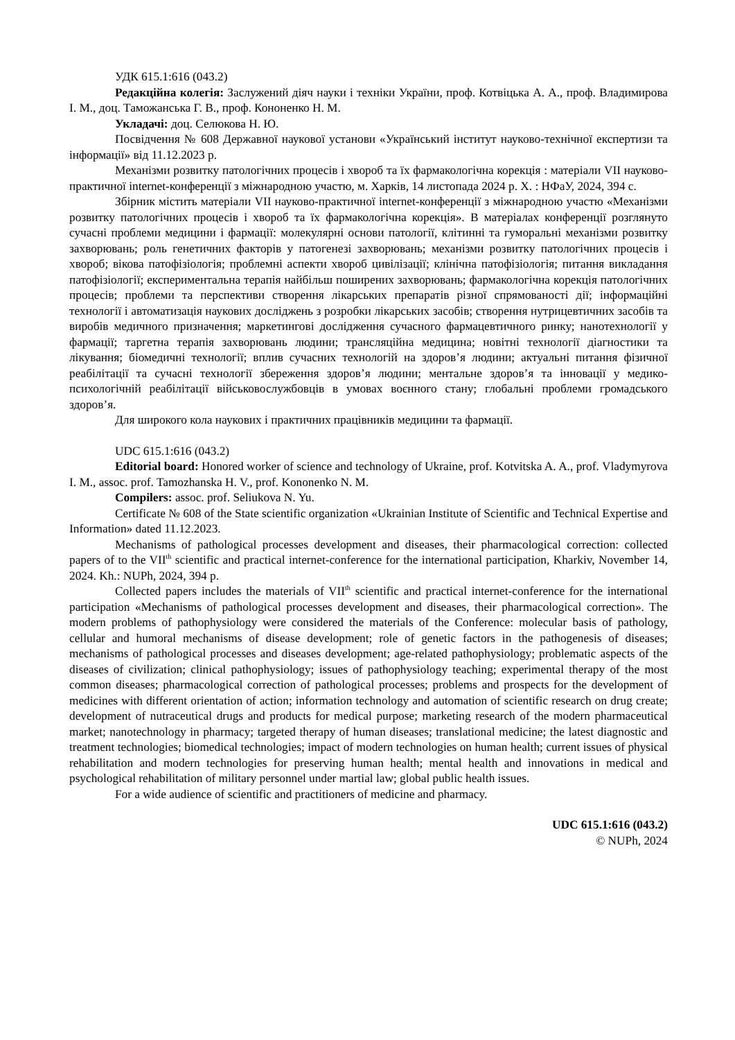УДК 615.1:616 (043.2)
Редакційна колегія: Заслужений діяч науки і техніки України, проф. Котвіцька А. А., проф. Владимирова І. М., доц. Таможанська Г. В., проф. Кононенко Н. М.
Укладачі: доц. Селюкова Н. Ю.
Посвідчення № 608 Державної наукової установи «Український інститут науково-технічної експертизи та інформації» від 11.12.2023 р.
Механізми розвитку патологічних процесів і хвороб та їх фармакологічна корекція : матеріали VII науково-практичної internet-конференції з міжнародною участю, м. Харків, 14 листопада 2024 р. Х. : НФаУ, 2024, 394 с.
Збірник містить матеріали VII науково-практичної internet-конференції з міжнародною участю «Механізми розвитку патологічних процесів і хвороб та їх фармакологічна корекція». В матеріалах конференції розглянуто сучасні проблеми медицини і фармації: молекулярні основи патології, клітинні та гуморальні механізми розвитку захворювань; роль генетичних факторів у патогенезі захворювань; механізми розвитку патологічних процесів і хвороб; вікова патофізіологія; проблемні аспекти хвороб цивілізації; клінічна патофізіологія; питання викладання патофізіології; експериментальна терапія найбільш поширених захворювань; фармакологічна корекція патологічних процесів; проблеми та перспективи створення лікарських препаратів різної спрямованості дії; інформаційні технології і автоматизація наукових досліджень з розробки лікарських засобів; створення нутрицевтичних засобів та виробів медичного призначення; маркетингові дослідження сучасного фармацевтичного ринку; нанотехнології у фармації; таргетна терапія захворювань людини; трансляційна медицина; новітні технології діагностики та лікування; біомедичні технології; вплив сучасних технологій на здоров’я людини; актуальні питання фізичної реабілітації та сучасні технології збереження здоров’я людини; ментальне здоров’я та інновації у медико-психологічній реабілітації військовослужбовців в умовах воєнного стану; глобальні проблеми громадського здоров’я.
Для широкого кола наукових і практичних працівників медицини та фармації.
UDC 615.1:616 (043.2)
Editorial board: Honored worker of science and technology of Ukraine, prof. Kotvitska A. A., prof. Vladymyrova I. M., assoc. prof. Tamozhanska H. V., prof. Kononenko N. M.
Compilers: assoc. prof. Seliukova N. Yu.
Certificate № 608 of the State scientific organization «Ukrainian Institute of Scientific and Technical Expertise and Information» dated 11.12.2023.
Mechanisms of pathological processes development and diseases, their pharmacological correction: collected papers of to the VII<sup>th</sup> scientific and practical internet-conference for the international participation, Kharkiv, November 14, 2024. Kh.: NUPh, 2024, 394 p.
Collected papers includes the materials of VII<sup>th</sup> scientific and practical internet-conference for the international participation «Mechanisms of pathological processes development and diseases, their pharmacological correction». The modern problems of pathophysiology were considered the materials of the Conference: molecular basis of pathology, cellular and humoral mechanisms of disease development; role of genetic factors in the pathogenesis of diseases; mechanisms of pathological processes and diseases development; age-related pathophysiology; problematic aspects of the diseases of civilization; clinical pathophysiology; issues of pathophysiology teaching; experimental therapy of the most common diseases; pharmacological correction of pathological processes; problems and prospects for the development of medicines with different orientation of action; information technology and automation of scientific research on drug create; development of nutraceutical drugs and products for medical purpose; marketing research of the modern pharmaceutical market; nanotechnology in pharmacy; targeted therapy of human diseases; translational medicine; the latest diagnostic and treatment technologies; biomedical technologies; impact of modern technologies on human health; current issues of physical rehabilitation and modern technologies for preserving human health; mental health and innovations in medical and psychological rehabilitation of military personnel under martial law; global public health issues.
For a wide audience of scientific and practitioners of medicine and pharmacy.
UDC 615.1:616 (043.2)
© NUPh, 2024